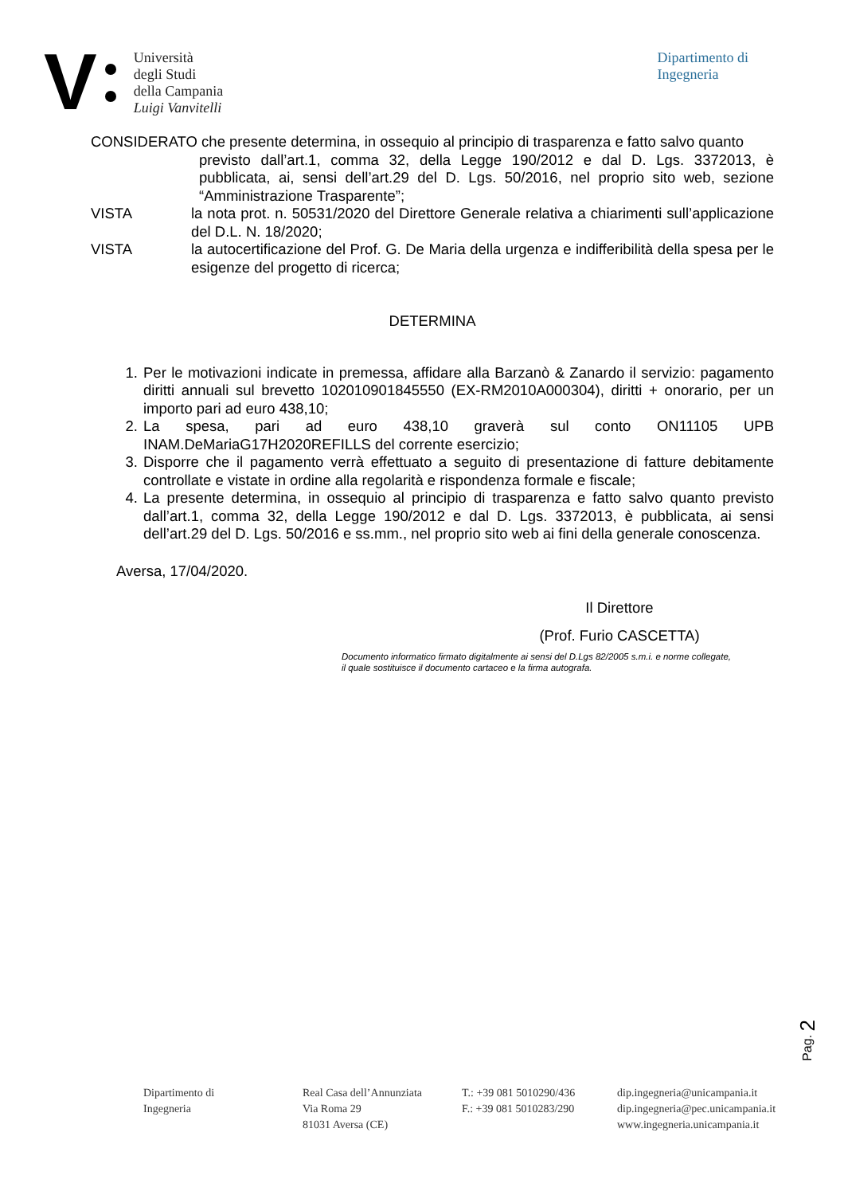V
Università
degli Studi
della Campania
Luigi Vanvitelli
Dipartimento di
Ingegneria
CONSIDERATO che presente determina, in ossequio al principio di trasparenza e fatto salvo quanto
previsto dall’art.1, comma 32, della Legge 190/2012 e dal D. Lgs. 3372013, è pubblicata, ai, sensi dell’art.29 del D. Lgs. 50/2016, nel proprio sito web, sezione “Amministrazione Trasparente”;
VISTA la nota prot. n. 50531/2020 del Direttore Generale relativa a chiarimenti sull’applicazione del D.L. N. 18/2020;
VISTA la autocertificazione del Prof. G. De Maria della urgenza e indifferibilità della spesa per le esigenze del progetto di ricerca;
DETERMINA
1. Per le motivazioni indicate in premessa, affidare alla Barzanò & Zanardo il servizio: pagamento diritti annuali sul brevetto 102010901845550 (EX-RM2010A000304), diritti + onorario, per un importo pari ad euro 438,10;
2. La spesa, pari ad euro 438,10 graverà sul conto ON11105 UPB INAM.DeMariaG17H2020REFILLS del corrente esercizio;
3. Disporre che il pagamento verrà effettuato a seguito di presentazione di fatture debitamente controllate e vistate in ordine alla regolarità e rispondenza formale e fiscale;
4. La presente determina, in ossequio al principio di trasparenza e fatto salvo quanto previsto dall’art.1, comma 32, della Legge 190/2012 e dal D. Lgs. 3372013, è pubblicata, ai sensi dell’art.29 del D. Lgs. 50/2016 e ss.mm., nel proprio sito web ai fini della generale conoscenza.
Aversa, 17/04/2020.
Il Direttore
(Prof. Furio CASCETTA)
Documento informatico firmato digitalmente ai sensi del D.Lgs 82/2005 s.m.i. e norme collegate,
il quale sostituisce il documento cartaceo e la firma autografa.
Pag. 2
Dipartimento di
Ingegneria
Real Casa dell’Annunziata
Via Roma 29
81031 Aversa (CE)
T.: +39 081 5010290/436
F.: +39 081 5010283/290
dip.ingegneria@unicampania.it
dip.ingegneria@pec.unicampania.it
www.ingegneria.unicampania.it